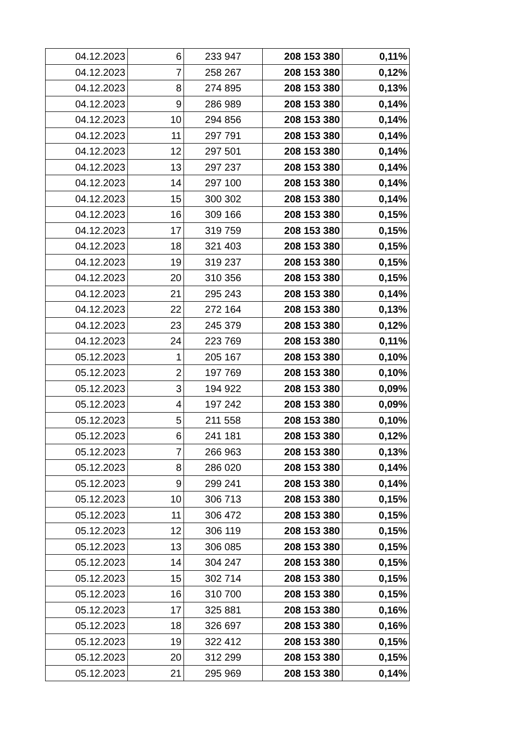| 04.12.2023 | 6 | 233 947 | 208 153 380 | 0,11% |
| 04.12.2023 | 7 | 258 267 | 208 153 380 | 0,12% |
| 04.12.2023 | 8 | 274 895 | 208 153 380 | 0,13% |
| 04.12.2023 | 9 | 286 989 | 208 153 380 | 0,14% |
| 04.12.2023 | 10 | 294 856 | 208 153 380 | 0,14% |
| 04.12.2023 | 11 | 297 791 | 208 153 380 | 0,14% |
| 04.12.2023 | 12 | 297 501 | 208 153 380 | 0,14% |
| 04.12.2023 | 13 | 297 237 | 208 153 380 | 0,14% |
| 04.12.2023 | 14 | 297 100 | 208 153 380 | 0,14% |
| 04.12.2023 | 15 | 300 302 | 208 153 380 | 0,14% |
| 04.12.2023 | 16 | 309 166 | 208 153 380 | 0,15% |
| 04.12.2023 | 17 | 319 759 | 208 153 380 | 0,15% |
| 04.12.2023 | 18 | 321 403 | 208 153 380 | 0,15% |
| 04.12.2023 | 19 | 319 237 | 208 153 380 | 0,15% |
| 04.12.2023 | 20 | 310 356 | 208 153 380 | 0,15% |
| 04.12.2023 | 21 | 295 243 | 208 153 380 | 0,14% |
| 04.12.2023 | 22 | 272 164 | 208 153 380 | 0,13% |
| 04.12.2023 | 23 | 245 379 | 208 153 380 | 0,12% |
| 04.12.2023 | 24 | 223 769 | 208 153 380 | 0,11% |
| 05.12.2023 | 1 | 205 167 | 208 153 380 | 0,10% |
| 05.12.2023 | 2 | 197 769 | 208 153 380 | 0,10% |
| 05.12.2023 | 3 | 194 922 | 208 153 380 | 0,09% |
| 05.12.2023 | 4 | 197 242 | 208 153 380 | 0,09% |
| 05.12.2023 | 5 | 211 558 | 208 153 380 | 0,10% |
| 05.12.2023 | 6 | 241 181 | 208 153 380 | 0,12% |
| 05.12.2023 | 7 | 266 963 | 208 153 380 | 0,13% |
| 05.12.2023 | 8 | 286 020 | 208 153 380 | 0,14% |
| 05.12.2023 | 9 | 299 241 | 208 153 380 | 0,14% |
| 05.12.2023 | 10 | 306 713 | 208 153 380 | 0,15% |
| 05.12.2023 | 11 | 306 472 | 208 153 380 | 0,15% |
| 05.12.2023 | 12 | 306 119 | 208 153 380 | 0,15% |
| 05.12.2023 | 13 | 306 085 | 208 153 380 | 0,15% |
| 05.12.2023 | 14 | 304 247 | 208 153 380 | 0,15% |
| 05.12.2023 | 15 | 302 714 | 208 153 380 | 0,15% |
| 05.12.2023 | 16 | 310 700 | 208 153 380 | 0,15% |
| 05.12.2023 | 17 | 325 881 | 208 153 380 | 0,16% |
| 05.12.2023 | 18 | 326 697 | 208 153 380 | 0,16% |
| 05.12.2023 | 19 | 322 412 | 208 153 380 | 0,15% |
| 05.12.2023 | 20 | 312 299 | 208 153 380 | 0,15% |
| 05.12.2023 | 21 | 295 969 | 208 153 380 | 0,14% |